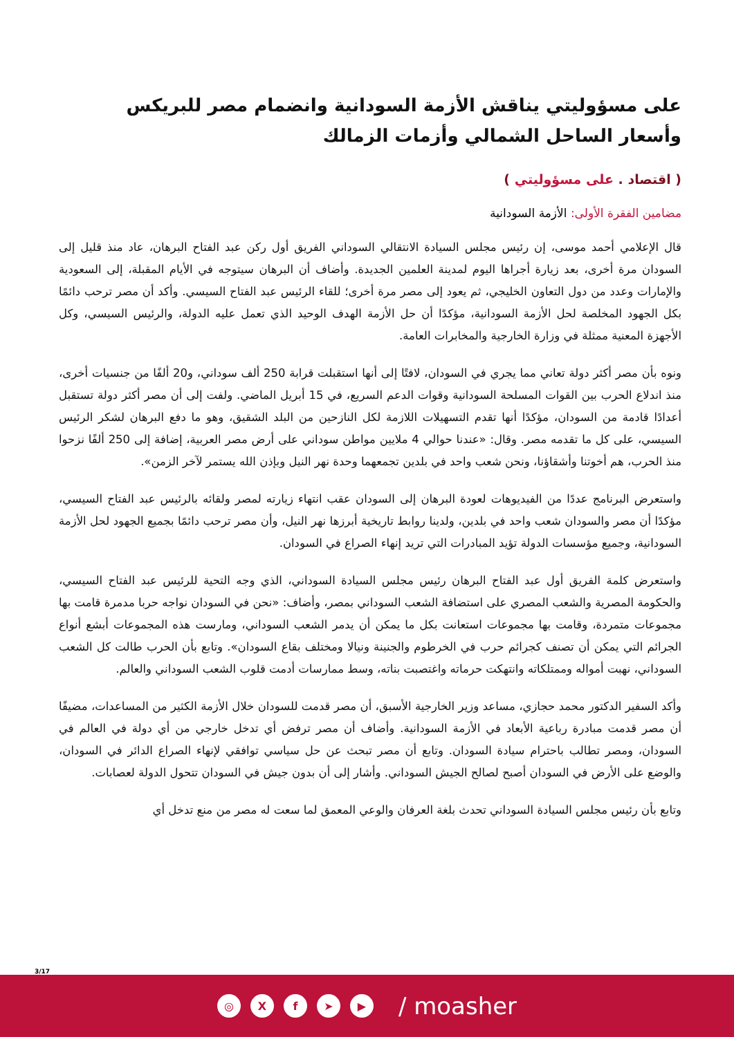على مسؤوليتي يناقش الأزمة السودانية وانضمام مصر للبريكس وأسعار الساحل الشمالي وأزمات الزمالك
( اقتصاد . على مسؤوليتي )
مضامين الفقرة الأولى: الأزمة السودانية
قال الإعلامي أحمد موسى، إن رئيس مجلس السيادة الانتقالي السوداني الفريق أول ركن عبد الفتاح البرهان، عاد منذ قليل إلى السودان مرة أخرى، بعد زيارة أجراها اليوم لمدينة العلمين الجديدة. وأضاف أن البرهان سيتوجه في الأيام المقبلة، إلى السعودية والإمارات وعدد من دول التعاون الخليجي، ثم يعود إلى مصر مرة أخرى؛ للقاء الرئيس عبد الفتاح السيسي. وأكد أن مصر ترحب دائمًا بكل الجهود المخلصة لحل الأزمة السودانية، مؤكدًا أن حل الأزمة الهدف الوحيد الذي تعمل عليه الدولة، والرئيس السيسي، وكل الأجهزة المعنية ممثلة في وزارة الخارجية والمخابرات العامة.
ونوه بأن مصر أكثر دولة تعاني مما يجري في السودان، لافتًا إلى أنها استقبلت قرابة 250 ألف سوداني، و20 ألفًا من جنسيات أخرى، منذ اندلاع الحرب بين القوات المسلحة السودانية وقوات الدعم السريع، في 15 أبريل الماضي. ولفت إلى أن مصر أكثر دولة تستقبل أعدادًا قادمة من السودان، مؤكدًا أنها تقدم التسهيلات اللازمة لكل النازحين من البلد الشقيق، وهو ما دفع البرهان لشكر الرئيس السيسي، على كل ما تقدمه مصر. وقال: «عندنا حوالي 4 ملايين مواطن سوداني على أرض مصر العربية، إضافة إلى 250 ألفًا نزحوا منذ الحرب، هم أخوتنا وأشقاؤنا، ونحن شعب واحد في بلدين تجمعهما وحدة نهر النيل وبإذن الله يستمر لآخر الزمن».
واستعرض البرنامج عددًا من الفيديوهات لعودة البرهان إلى السودان عقب انتهاء زيارته لمصر ولقائه بالرئيس عبد الفتاح السيسي، مؤكدًا أن مصر والسودان شعب واحد في بلدين، ولدينا روابط تاريخية أبرزها نهر النيل، وأن مصر ترحب دائمًا بجميع الجهود لحل الأزمة السودانية، وجميع مؤسسات الدولة تؤيد المبادرات التي تريد إنهاء الصراع في السودان.
واستعرض كلمة الفريق أول عبد الفتاح البرهان رئيس مجلس السيادة السوداني، الذي وجه التحية للرئيس عبد الفتاح السيسي، والحكومة المصرية والشعب المصري على استضافة الشعب السوداني بمصر، وأضاف: «نحن في السودان نواجه حربا مدمرة قامت بها مجموعات متمردة، وقامت بها مجموعات استعانت بكل ما يمكن أن يدمر الشعب السوداني، ومارست هذه المجموعات أبشع أنواع الجرائم التي يمكن أن تصنف كجرائم حرب في الخرطوم والجنينة ونيالا ومختلف بقاع السودان». وتابع بأن الحرب طالت كل الشعب السوداني، نهبت أمواله وممتلكاته وانتهكت حرماته واغتصبت بناته، وسط ممارسات أدمت قلوب الشعب السوداني والعالم.
وأكد السفير الدكتور محمد حجازي، مساعد وزير الخارجية الأسبق، أن مصر قدمت للسودان خلال الأزمة الكثير من المساعدات، مضيفًا أن مصر قدمت مبادرة رباعية الأبعاد في الأزمة السودانية. وأضاف أن مصر ترفض أي تدخل خارجي من أي دولة في العالم في السودان، ومصر تطالب باحترام سيادة السودان. وتابع أن مصر تبحث عن حل سياسي توافقي لإنهاء الصراع الدائر في السودان، والوضع على الأرض في السودان أصبح لصالح الجيش السوداني. وأشار إلى أن بدون جيش في السودان تتحول الدولة لعصابات.
وتابع بأن رئيس مجلس السيادة السوداني تحدث بلغة العرفان والوعي المعمق لما سعت له مصر من منع تدخل أي
3/17
◎ X f ➤ ▶
/ moasher